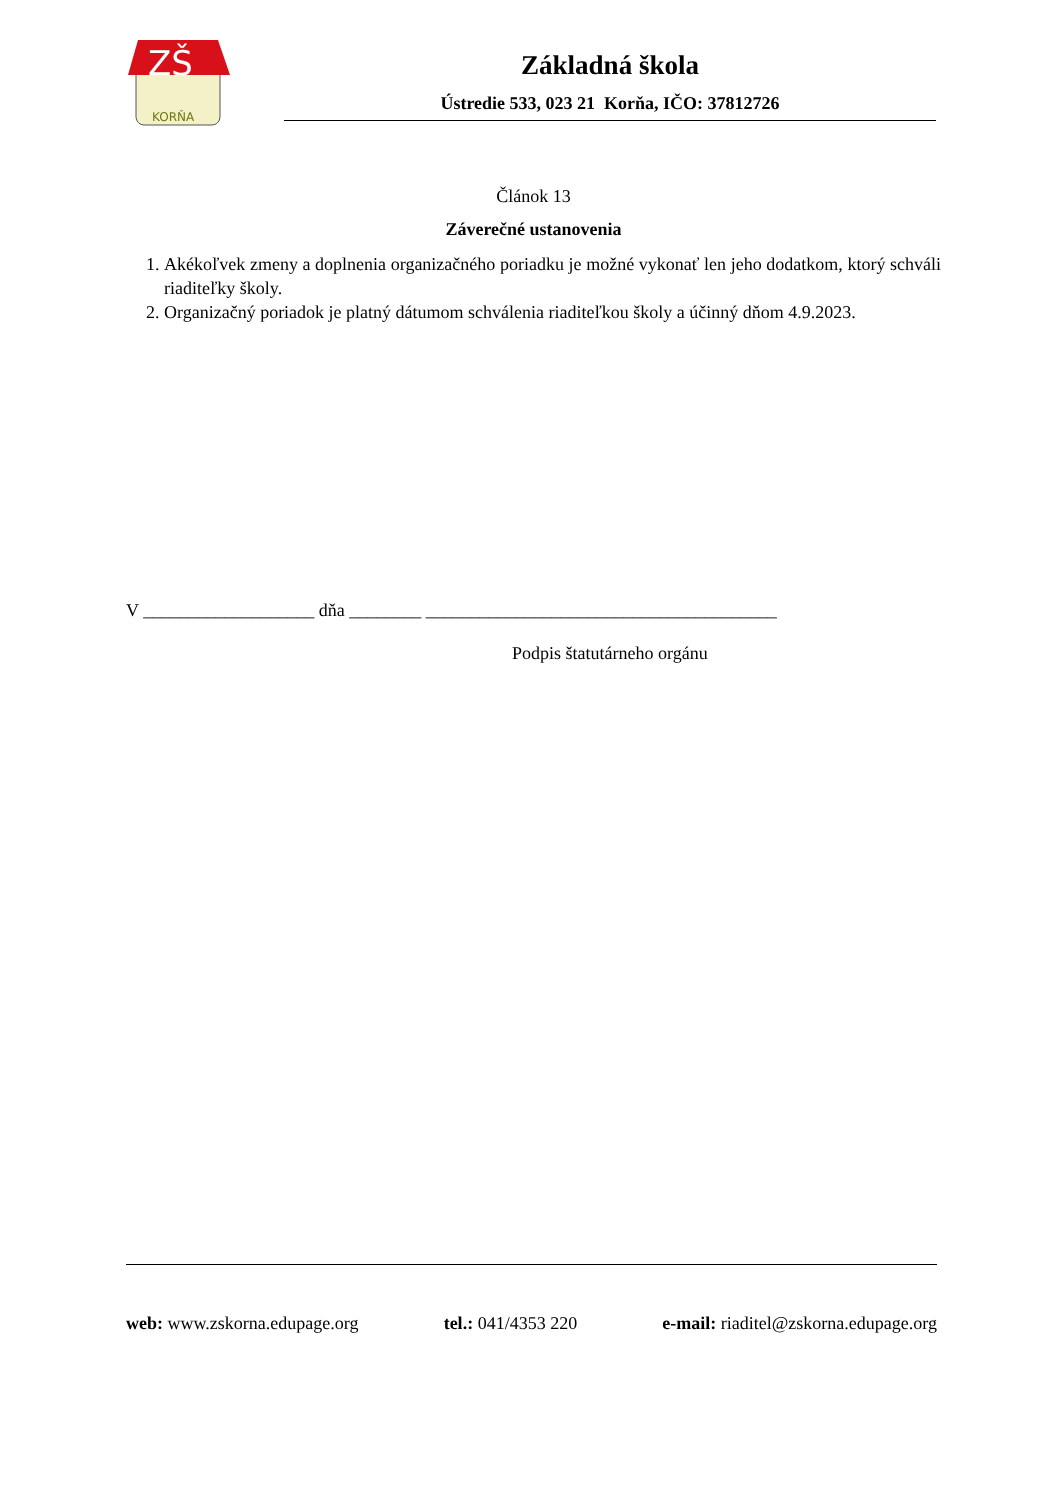ZŠ
KORŇA
Základná škola
Ústredie 533, 023 21 Korňa, IČO: 37812726
Článok 13
Záverečné ustanovenia
1. Akékoľvek zmeny a doplnenia organizačného poriadku je možné vykonať len jeho dodatkom, ktorý schváli riaditeľky školy.
2. Organizačný poriadok je platný dátumom schválenia riaditeľkou školy a účinný dňom 4.9.2023.
V ___________________ dňa ________ _______________________________________
Podpis štatutárneho orgánu
web: www.zskorna.edupage.org tel.: 041/4353 220 e-mail: riaditel@zskorna.edupage.org